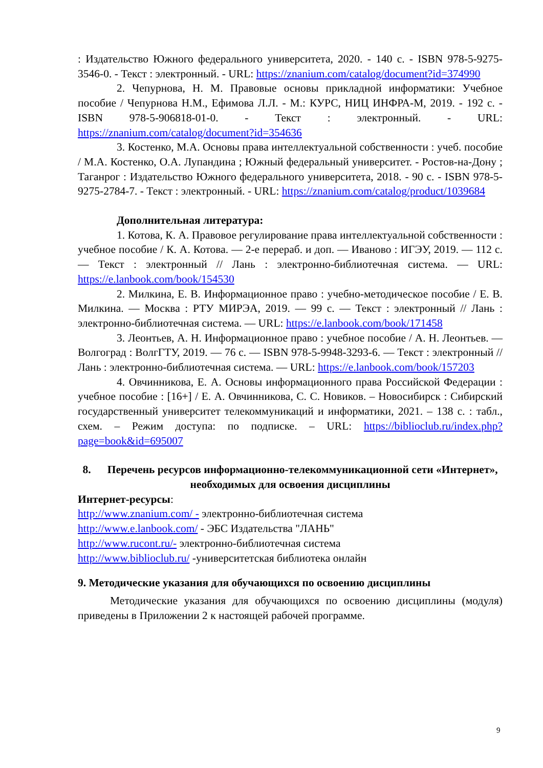: Издательство Южного федерального университета, 2020. - 140 с. - ISBN 978-5-9275-3546-0. - Текст : электронный. - URL: https://znanium.com/catalog/document?id=374990
2. Чепурнова, Н. М. Правовые основы прикладной информатики: Учебное пособие / Чепурнова Н.М., Ефимова Л.Л. - М.: КУРС, НИЦ ИНФРА-М, 2019. - 192 с. - ISBN 978-5-906818-01-0. - Текст : электронный. - URL: https://znanium.com/catalog/document?id=354636
3. Костенко, М.А. Основы права интеллектуальной собственности : учеб. пособие / М.А. Костенко, О.А. Лупандина ; Южный федеральный университет. - Ростов-на-Дону ; Таганрог : Издательство Южного федерального университета, 2018. - 90 с. - ISBN 978-5-9275-2784-7. - Текст : электронный. - URL: https://znanium.com/catalog/product/1039684
Дополнительная литература:
1. Котова, К. А. Правовое регулирование права интеллектуальной собственности : учебное пособие / К. А. Котова. — 2-е перераб. и доп. — Иваново : ИГЭУ, 2019. — 112 с. — Текст : электронный // Лань : электронно-библиотечная система. — URL: https://e.lanbook.com/book/154530
2. Милкина, Е. В. Информационное право : учебно-методическое пособие / Е. В. Милкина. — Москва : РТУ МИРЭА, 2019. — 99 с. — Текст : электронный // Лань : электронно-библиотечная система. — URL: https://e.lanbook.com/book/171458
3. Леонтьев, А. Н. Информационное право : учебное пособие / А. Н. Леонтьев. — Волгоград : ВолгГТУ, 2019. — 76 с. — ISBN 978-5-9948-3293-6. — Текст : электронный // Лань : электронно-библиотечная система. — URL: https://e.lanbook.com/book/157203
4. Овчинникова, Е. А. Основы информационного права Российской Федерации : учебное пособие : [16+] / Е. А. Овчинникова, С. С. Новиков. – Новосибирск : Сибирский государственный университет телекоммуникаций и информатики, 2021. – 138 с. : табл., схем. – Режим доступа: по подписке. – URL: https://biblioclub.ru/index.php?page=book&id=695007
8. Перечень ресурсов информационно-телекоммуникационной сети «Интернет», необходимых для освоения дисциплины
Интернет-ресурсы:
http://www.znanium.com/ - электронно-библиотечная система
http://www.e.lanbook.com/ - ЭБС Издательства "ЛАНЬ"
http://www.rucont.ru/- электронно-библиотечная система
http://www.biblioclub.ru/ -университетская библиотека онлайн
9. Методические указания для обучающихся по освоению дисциплины
Методические указания для обучающихся по освоению дисциплины (модуля) приведены в Приложении 2 к настоящей рабочей программе.
9